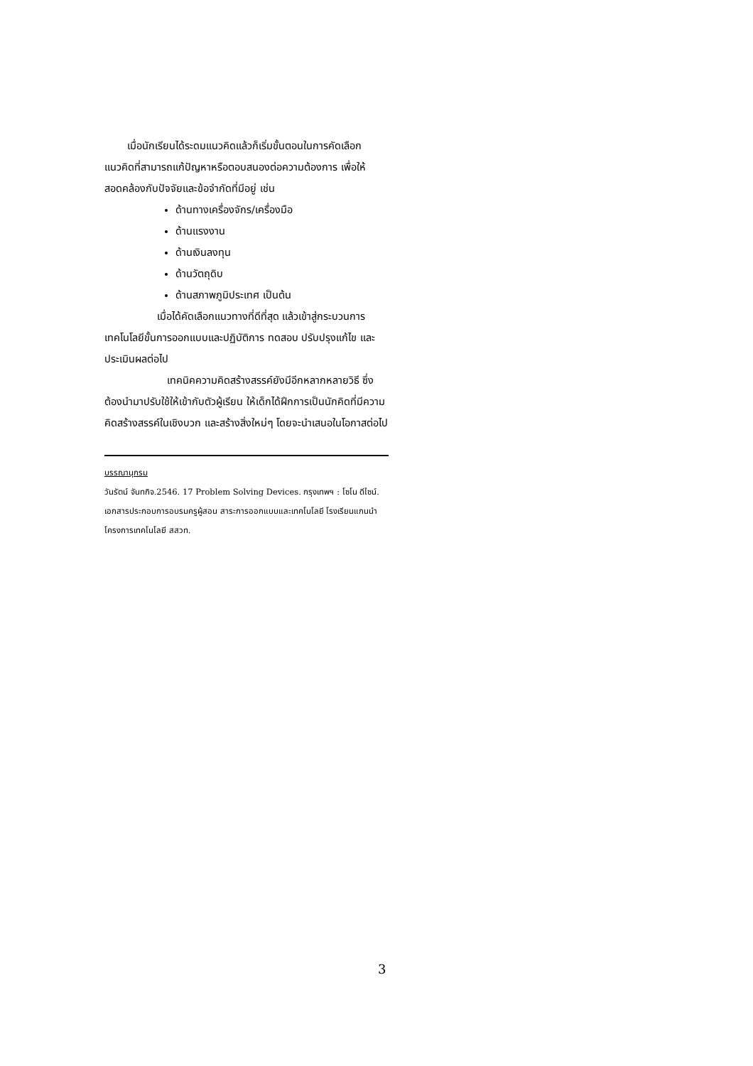เมื่อนักเรียนได้ระดมแนวคิดแล้วก็เริ่มขั้นตอนในการคัดเลือกแนวคิดที่สามารถแก้ปัญหาหรือตอบสนองต่อความต้องการ เพื่อให้สอดคล้องกับปัจจัยและข้อจำกัดที่มีอยู่ เช่น
ด้านทางเครื่องจักร/เครื่องมือ
ด้านแรงงาน
ด้านเงินลงทุน
ด้านวัตถุดิบ
ด้านสภาพภูมิประเทศ เป็นต้น
เมื่อได้คัดเลือกแนวทางที่ดีที่สุด แล้วเข้าสู่กระบวนการเทคโนโลยีขั้นการออกแบบและปฏิบัติการ ทดสอบ ปรับปรุงแก้ไข และประเมินผลต่อไป
เทคนิคความคิดสร้างสรรค์ยังมีอีกหลากหลายวิธี ซึ่งต้องนำมาปรับใช้ให้เข้ากับตัวผู้เรียน ให้เด็กได้ฝึกการเป็นนักคิดที่มีความคิดสร้างสรรค์ในเชิงบวก และสร้างสิ่งใหม่ๆ โดยจะนำเสนอในโอกาสต่อไป
บรรณานุกรม
วันรัตน์ จันทกิจ.2546. 17 Problem Solving Devices. กรุงเทพฯ : โซโน ดีไซน์.
เอกสารประกอบการอบรมครูผู้สอน สาระการออกแบบและเทคโนโลยี โรงเรียนแกนนำ โครงการเทคโนโลยี สสวท.
3